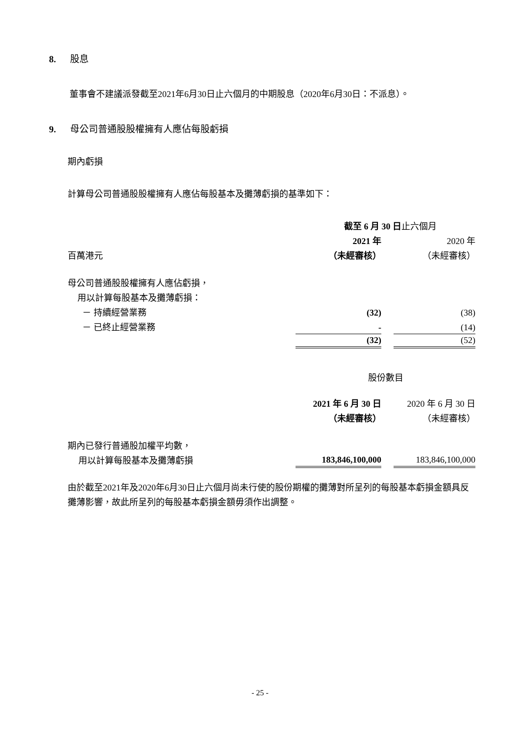8. 股息
董事會不建議派發截至2021年6月30日止六個月的中期股息（2020年6月30日：不派息）。
9. 母公司普通股股權擁有人應佔每股虧損
期內虧損
計算母公司普通股股權擁有人應佔每股基本及攤薄虧損的基準如下：
| | 截至 6 月 30 日 止六個月 | | |
| | 2021 年 | | 2020 年 |
| 百萬港元 | （未經審核） | | （未經審核） |
| 母公司普通股股權擁有人應佔虧損， | | | |
| 用以計算每股基本及攤薄虧損： | | | |
| － 持續經營業務 | (32) | | (38) |
| － 已終止經營業務 | - | | (14) |
| | (32) | | (52) |
| | 股份數目 | | |
| | 2021 年 6 月 30 日 | | 2020 年 6 月 30 日 |
| | （未經審核） | | （未經審核） |
| 期內已發行普通股加權平均數， | | | |
| 用以計算每股基本及攤薄虧損 | 183,846,100,000 | | 183,846,100,000 |
由於截至2021年及2020年6月30日止六個月尚未行使的股份期權的攤薄對所呈列的每股基本虧損金額具反攤薄影響，故此所呈列的每股基本虧損金額毋須作出調整。
- 25 -